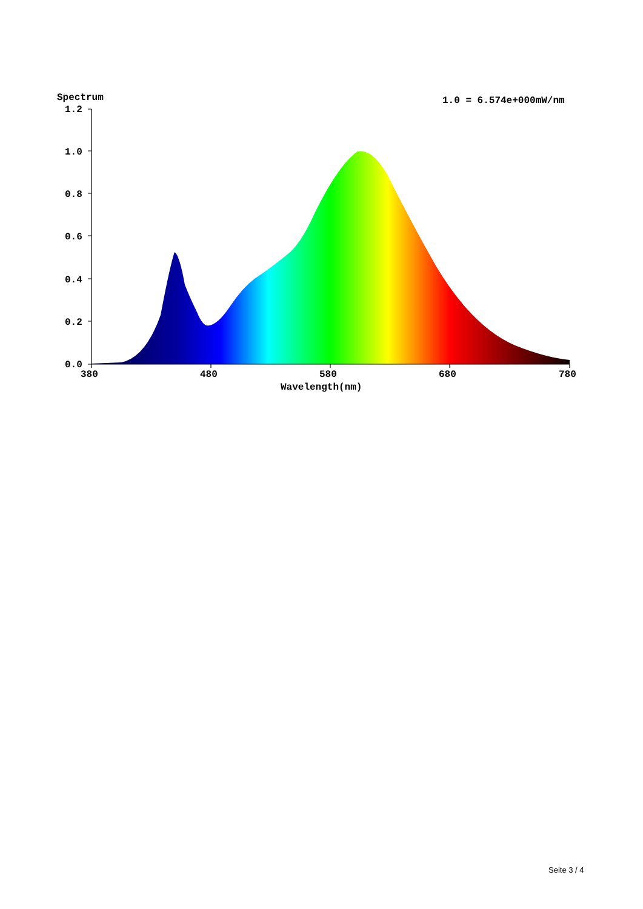Spectrum
1.0 = 6.574e+000mW/nm
1.2
1.0
0.8
0.6
0.4
0.2
0.0
380
480
580
680
780
Wavelength(nm)
Seite 3 / 4